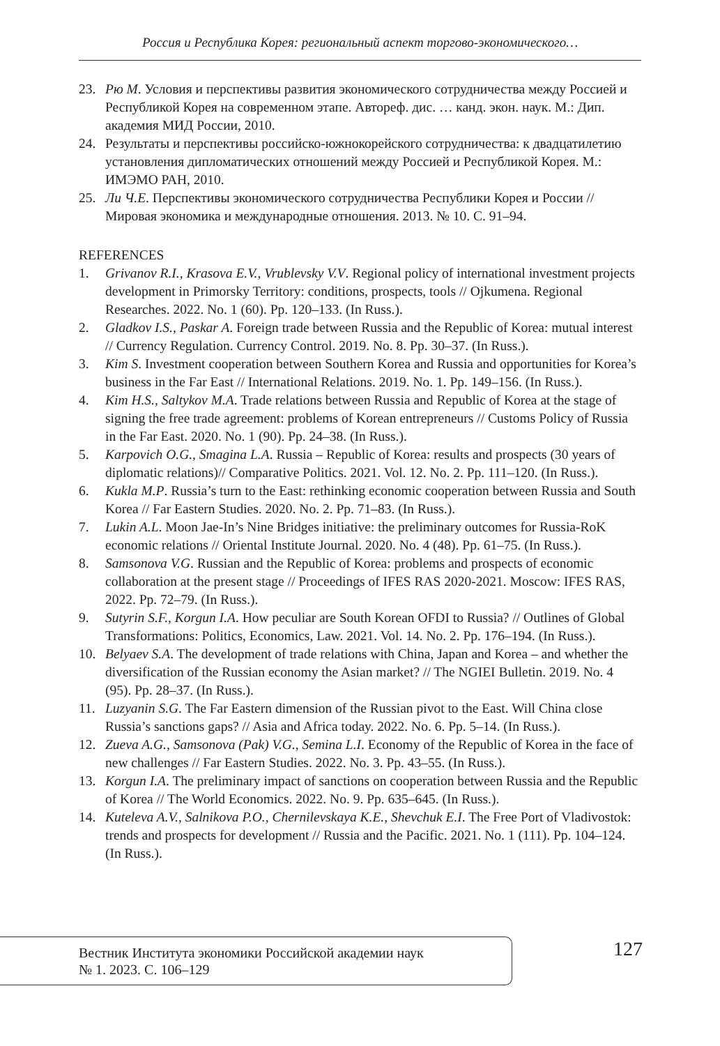Россия и Республика Корея: региональный аспект торгово-экономического…
23. Рю М. Условия и перспективы развития экономического сотрудничества между Россией и Республикой Корея на современном этапе. Автореф. дис. … канд. экон. наук. М.: Дип. академия МИД России, 2010.
24. Результаты и перспективы российско-южнокорейского сотрудничества: к двадцатилетию установления дипломатических отношений между Россией и Республикой Корея. М.: ИМЭМО РАН, 2010.
25. Ли Ч.Е. Перспективы экономического сотрудничества Республики Корея и России // Мировая экономика и международные отношения. 2013. № 10. С. 91–94.
REFERENCES
1. Grivanov R.I., Krasova E.V., Vrublevsky V.V. Regional policy of international investment projects development in Primorsky Territory: conditions, prospects, tools // Ojkumena. Regional Researches. 2022. No. 1 (60). Pp. 120–133. (In Russ.).
2. Gladkov I.S., Paskar A. Foreign trade between Russia and the Republic of Korea: mutual interest // Currency Regulation. Currency Control. 2019. No. 8. Pp. 30–37. (In Russ.).
3. Kim S. Investment cooperation between Southern Korea and Russia and opportunities for Korea’s business in the Far East // International Relations. 2019. No. 1. Pp. 149–156. (In Russ.).
4. Kim H.S., Saltykov M.A. Trade relations between Russia and Republic of Korea at the stage of signing the free trade agreement: problems of Korean entrepreneurs // Customs Policy of Russia in the Far East. 2020. No. 1 (90). Pp. 24–38. (In Russ.).
5. Karpovich O.G., Smagina L.A. Russia – Republic of Korea: results and prospects (30 years of diplomatic relations)// Comparative Politics. 2021. Vol. 12. No. 2. Pp. 111–120. (In Russ.).
6. Kukla M.P. Russia’s turn to the East: rethinking economic cooperation between Russia and South Korea // Far Eastern Studies. 2020. No. 2. Pp. 71–83. (In Russ.).
7. Lukin A.L. Moon Jae-In’s Nine Bridges initiative: the preliminary outcomes for Russia-RoK economic relations // Oriental Institute Journal. 2020. No. 4 (48). Pp. 61–75. (In Russ.).
8. Samsonova V.G. Russian and the Republic of Korea: problems and prospects of economic collaboration at the present stage // Proceedings of IFES RAS 2020-2021. Moscow: IFES RAS, 2022. Pp. 72–79. (In Russ.).
9. Sutyrin S.F., Korgun I.A. How peculiar are South Korean OFDI to Russia? // Outlines of Global Transformations: Politics, Economics, Law. 2021. Vol. 14. No. 2. Pp. 176–194. (In Russ.).
10. Belyaev S.A. The development of trade relations with China, Japan and Korea – and whether the diversification of the Russian economy the Asian market? // The NGIEI Bulletin. 2019. No. 4 (95). Pp. 28–37. (In Russ.).
11. Luzyanin S.G. The Far Eastern dimension of the Russian pivot to the East. Will China close Russia’s sanctions gaps? // Asia and Africa today. 2022. No. 6. Pp. 5–14. (In Russ.).
12. Zueva A.G., Samsonova (Pak) V.G., Semina L.I. Economy of the Republic of Korea in the face of new challenges // Far Eastern Studies. 2022. No. 3. Pp. 43–55. (In Russ.).
13. Korgun I.A. The preliminary impact of sanctions on cooperation between Russia and the Republic of Korea // The World Economics. 2022. No. 9. Pp. 635–645. (In Russ.).
14. Kuteleva A.V., Salnikova P.O., Chernilevskaya K.E., Shevchuk E.I. The Free Port of Vladivostok: trends and prospects for development // Russia and the Pacific. 2021. No. 1 (111). Pp. 104–124. (In Russ.).
Вестник Института экономики Российской академии наук
№ 1. 2023. С. 106–129
127